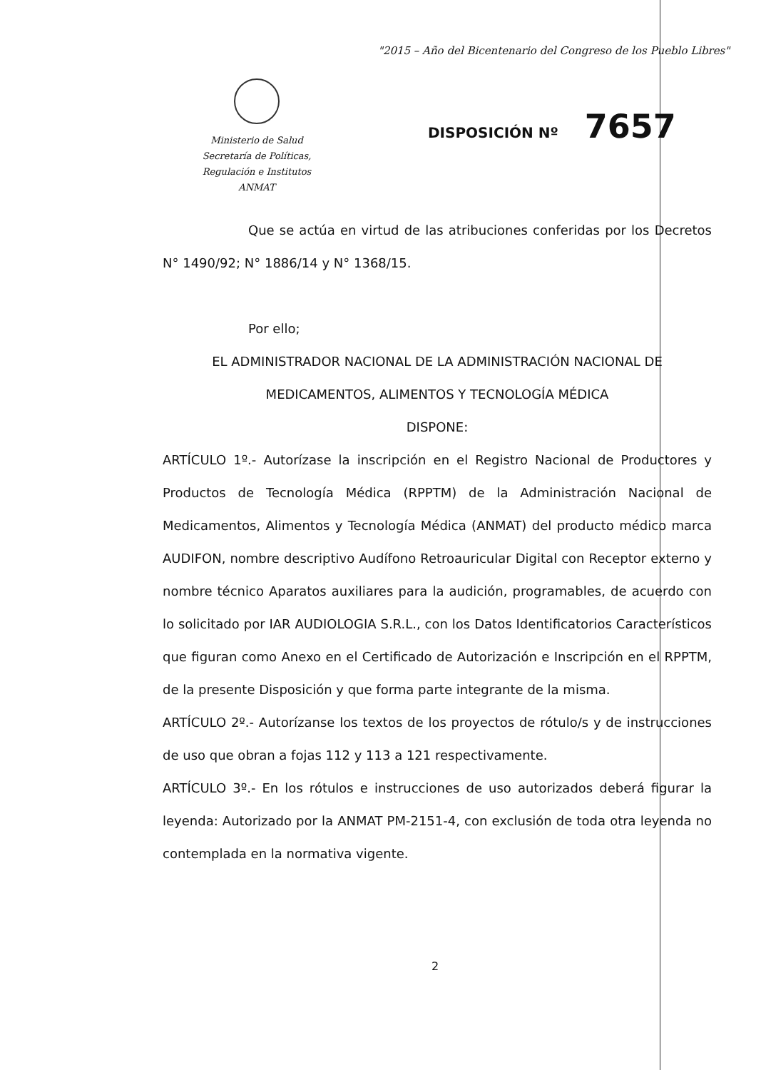"2015 – Año del Bicentenario del Congreso de los Pueblo Libres"
Ministerio de Salud
Secretaría de Políticas,
Regulación e Institutos
ANMAT
DISPOSICIÓN Nº 7657
Que se actúa en virtud de las atribuciones conferidas por los Decretos N° 1490/92; N° 1886/14 y N° 1368/15.
Por ello;
EL ADMINISTRADOR NACIONAL DE LA ADMINISTRACIÓN NACIONAL DE MEDICAMENTOS, ALIMENTOS Y TECNOLOGÍA MÉDICA
DISPONE:
ARTÍCULO 1º.- Autorízase la inscripción en el Registro Nacional de Productores y Productos de Tecnología Médica (RPPTM) de la Administración Nacional de Medicamentos, Alimentos y Tecnología Médica (ANMAT) del producto médico marca AUDIFON, nombre descriptivo Audífono Retroauricular Digital con Receptor externo y nombre técnico Aparatos auxiliares para la audición, programables, de acuerdo con lo solicitado por IAR AUDIOLOGIA S.R.L., con los Datos Identificatorios Característicos que figuran como Anexo en el Certificado de Autorización e Inscripción en el RPPTM, de la presente Disposición y que forma parte integrante de la misma.
ARTÍCULO 2º.- Autorízanse los textos de los proyectos de rótulo/s y de instrucciones de uso que obran a fojas 112 y 113 a 121 respectivamente.
ARTÍCULO 3º.- En los rótulos e instrucciones de uso autorizados deberá figurar la leyenda: Autorizado por la ANMAT PM-2151-4, con exclusión de toda otra leyenda no contemplada en la normativa vigente.
2